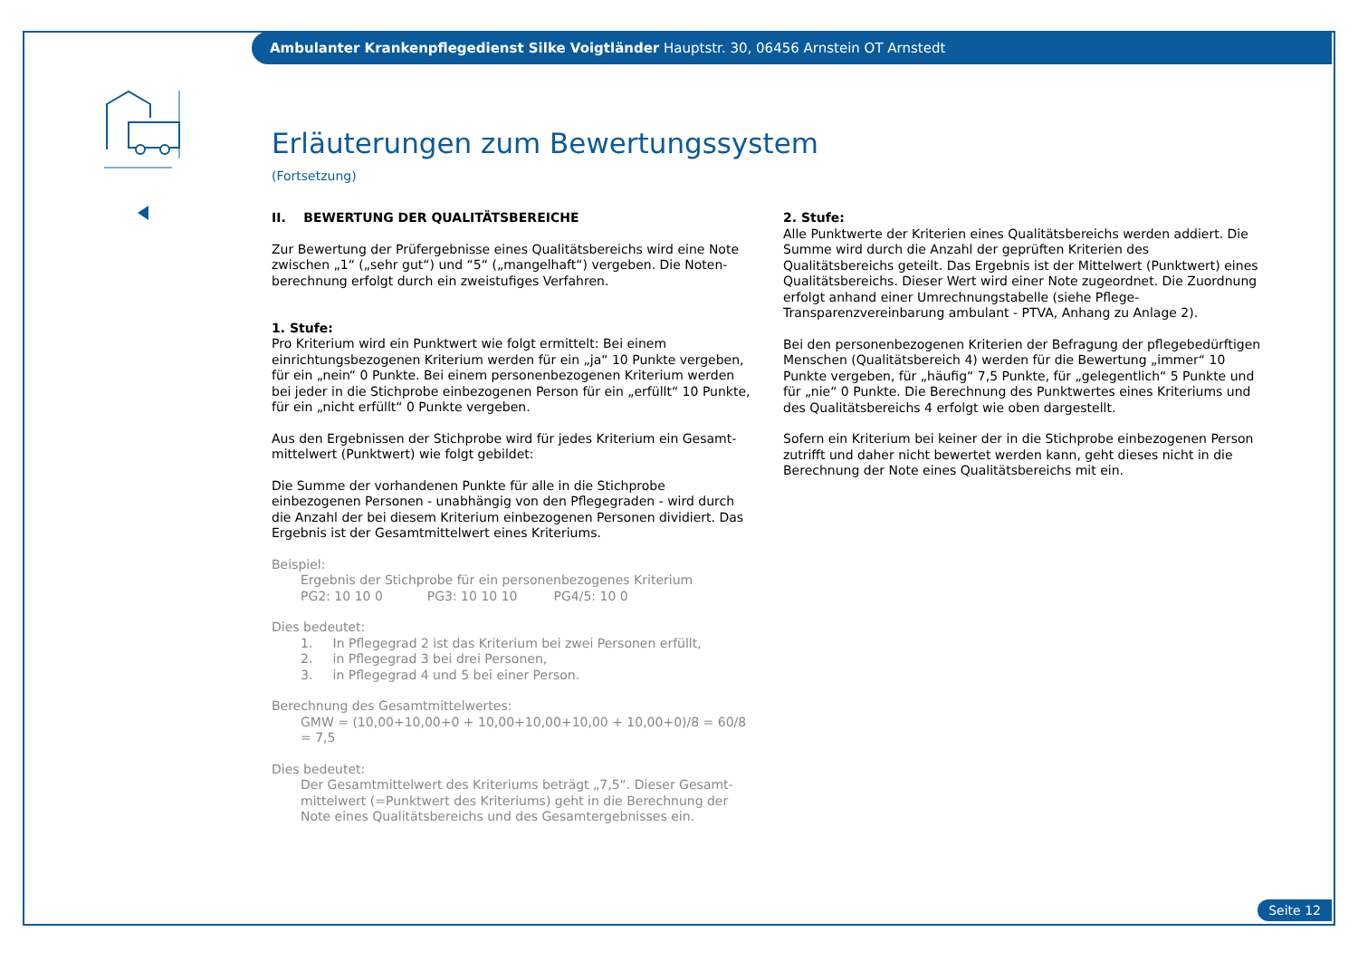Ambulanter Krankenpflegedienst Silke Voigtländer Hauptstr. 30, 06456 Arnstein OT Arnstedt
Erläuterungen zum Bewertungssystem
(Fortsetzung)
II. BEWERTUNG DER QUALITÄTSBEREICHE
Zur Bewertung der Prüfergebnisse eines Qualitätsbereichs wird eine Note zwischen „1“ („sehr gut“) und “5“ („mangelhaft“) vergeben. Die Noten­berechnung erfolgt durch ein zweistufiges Verfahren.
1. Stufe:
Pro Kriterium wird ein Punktwert wie folgt ermittelt: Bei einem einrichtungs­bezogenen Kriterium werden für ein „ja“ 10 Punkte vergeben, für ein „nein“ 0 Punkte. Bei einem personenbezogenen Kriterium werden bei jeder in die Stichprobe einbezogenen Person für ein „erfüllt“ 10 Punkte, für ein „nicht erfüllt“ 0 Punkte vergeben.
Aus den Ergebnissen der Stichprobe wird für jedes Kriterium ein Gesamt­mittelwert (Punktwert) wie folgt gebildet:
Die Summe der vorhandenen Punkte für alle in die Stichprobe einbezogenen Personen - unabhängig von den Pflegegraden - wird durch die Anzahl der bei diesem Kriterium einbezogenen Personen dividiert. Das Ergebnis ist der Gesamtmittelwert eines Kriteriums.
Beispiel:
Ergebnis der Stichprobe für ein personenbezogenes Kriterium
PG2: 10 10 0 PG3: 10 10 10 PG4/5: 10 0
Dies bedeutet:
1. In Pflegegrad 2 ist das Kriterium bei zwei Personen erfüllt,
2. in Pflegegrad 3 bei drei Personen,
3. in Pflegegrad 4 und 5 bei einer Person.
Berechnung des Gesamtmittelwertes:
GMW = (10,00+10,00+0 + 10,00+10,00+10,00 + 10,00+0)/8 = 60/8 = 7,5
Dies bedeutet:
Der Gesamtmittelwert des Kriteriums beträgt „7,5“. Dieser Gesamt­mittelwert (=Punktwert des Kriteriums) geht in die Berechnung der Note eines Qualitätsbereichs und des Gesamtergebnisses ein.
2. Stufe:
Alle Punktwerte der Kriterien eines Qualitätsbereichs werden addiert. Die Summe wird durch die Anzahl der geprüften Kriterien des Qualitätsbereichs geteilt. Das Ergebnis ist der Mittelwert (Punktwert) eines Qualitätsbereichs. Dieser Wert wird einer Note zugeordnet. Die Zuordnung erfolgt anhand einer Umrechnungstabelle (siehe Pflege-Transparenzvereinbarung ambulant - PTVA, Anhang zu Anlage 2).
Bei den personenbezogenen Kriterien der Befragung der pflegebedürftigen Menschen (Qualitätsbereich 4) werden für die Bewertung „immer“ 10 Punkte vergeben, für „häufig“ 7,5 Punkte, für „gelegentlich“ 5 Punkte und für „nie“ 0 Punkte. Die Berechnung des Punktwertes eines Kriteriums und des Qualitätsbereichs 4 erfolgt wie oben dargestellt.
Sofern ein Kriterium bei keiner der in die Stichprobe einbezogenen Person zutrifft und daher nicht bewertet werden kann, geht dieses nicht in die Berechnung der Note eines Qualitätsbereichs mit ein.
Seite 12